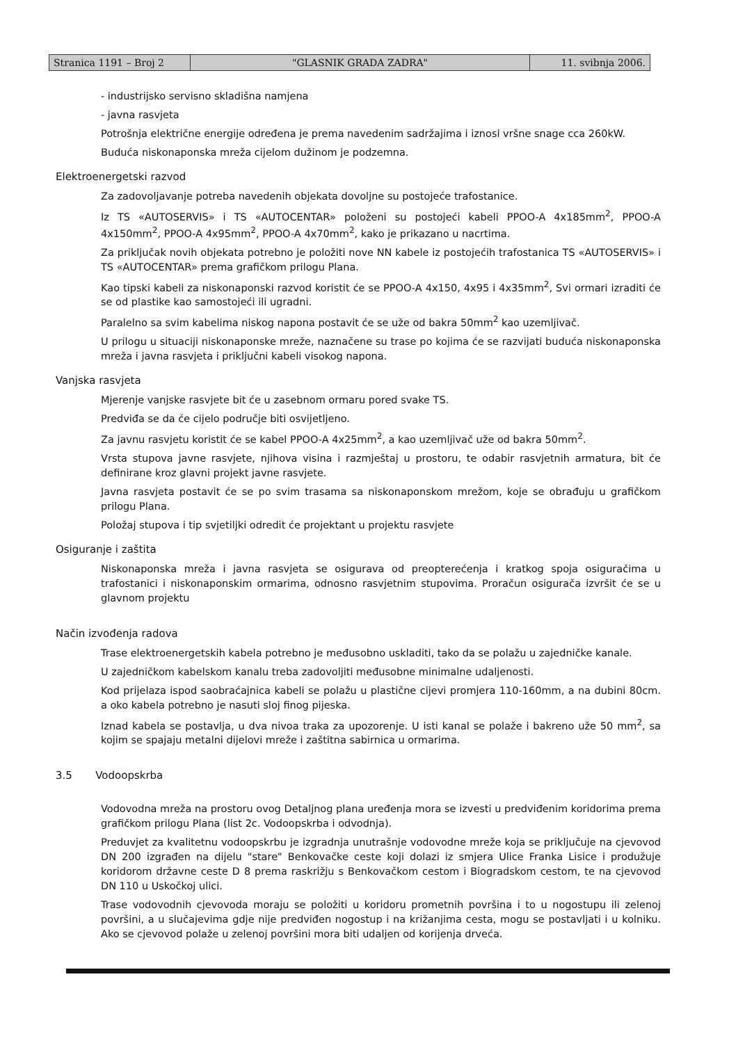Stranica 1191 – Broj 2 "GLASNIK GRADA ZADRA" 11. svibnja 2006.
- industrijsko servisno skladišna namjena
- javna rasvjeta
Potrošnja električne energije određena je prema navedenim sadržajima i iznosi vršne snage cca 260kW.
Buduća niskonaponska mreža cijelom dužinom je podzemna.
Elektroenergetski razvod
Za zadovoljavanje potreba navedenih objekata dovoljne su postojeće trafostanice.
Iz TS «AUTOSERVIS» i TS «AUTOCENTAR» položeni su postojeći kabeli PPOO-A 4x185mm<sup>2</sup>, PPOO-A 4x150mm<sup>2</sup>, PPOO-A 4x95mm<sup>2</sup>, PPOO-A 4x70mm<sup>2</sup>, kako je prikazano u nacrtima.
Za priključak novih objekata potrebno je položiti nove NN kabele iz postojećih trafostanica TS «AUTOSERVIS» i TS «AUTOCENTAR» prema grafičkom prilogu Plana.
Kao tipski kabeli za niskonaponski razvod koristit će se PPOO-A 4x150, 4x95 i 4x35mm<sup>2</sup>, Svi ormari izraditi će se od plastike kao samostojeći ili ugradni.
Paralelno sa svim kabelima niskog napona postavit će se uže od bakra 50mm<sup>2</sup> kao uzemljivač.
U prilogu u situaciji niskonaponske mreže, naznačene su trase po kojima će se razvijati buduća niskonaponska mreža i javna rasvjeta i priključni kabeli visokog napona.
Vanjska rasvjeta
Mjerenje vanjske rasvjete bit će u zasebnom ormaru pored svake TS.
Predviđa se da će cijelo područje biti osvijetljeno.
Za javnu rasvjetu koristit će se kabel PPOO-A 4x25mm<sup>2</sup>, a kao uzemljivač uže od bakra 50mm<sup>2</sup>.
Vrsta stupova javne rasvjete, njihova visina i razmještaj u prostoru, te odabir rasvjetnih armatura, bit će definirane kroz glavni projekt javne rasvjete.
Javna rasvjeta postavit će se po svim trasama sa niskonaponskom mrežom, koje se obrađuju u grafičkom prilogu Plana.
Položaj stupova i tip svjetiljki odredit će projektant u projektu rasvjete
Osiguranje i zaštita
Niskonaponska mreža i javna rasvjeta se osigurava od preopterećenja i kratkog spoja osiguračima u trafostanici i niskonaponskim ormarima, odnosno rasvjetnim stupovima. Proračun osigurača izvršit će se u glavnom projektu
Način izvođenja radova
Trase elektroenergetskih kabela potrebno je međusobno uskladiti, tako da se polažu u zajedničke kanale.
U zajedničkom kabelskom kanalu treba zadovoljiti međusobne minimalne udaljenosti.
Kod prijelaza ispod saobraćajnica kabeli se polažu u plastične cijevi promjera 110-160mm, a na dubini 80cm. a oko kabela potrebno je nasuti sloj finog pijeska.
Iznad kabela se postavlja, u dva nivoa traka za upozorenje. U isti kanal se polaže i bakreno uže 50 mm<sup>2</sup>, sa kojim se spajaju metalni dijelovi mreže i zaštitna sabirnica u ormarima.
3.5 Vodoopskrba
Vodovodna mreža na prostoru ovog Detaljnog plana uređenja mora se izvesti u predviđenim koridorima prema grafičkom prilogu Plana (list 2c. Vodoopskrba i odvodnja).
Preduvjet za kvalitetnu vodoopskrbu je izgradnja unutrašnje vodovodne mreže koja se priključuje na cjevovod DN 200 izgrađen na dijelu "stare" Benkovačke ceste koji dolazi iz smjera Ulice Franka Lisice i produžuje koridorom državne ceste D 8 prema raskrižju s Benkovačkom cestom i Biogradskom cestom, te na cjevovod DN 110 u Uskočkoj ulici.
Trase vodovodnih cjevovoda moraju se položiti u koridoru prometnih površina i to u nogostupu ili zelenoj površini, a u slučajevima gdje nije predviđen nogostup i na križanjima cesta, mogu se postavljati i u kolniku. Ako se cjevovod polaže u zelenoj površini mora biti udaljen od korijenja drveća.